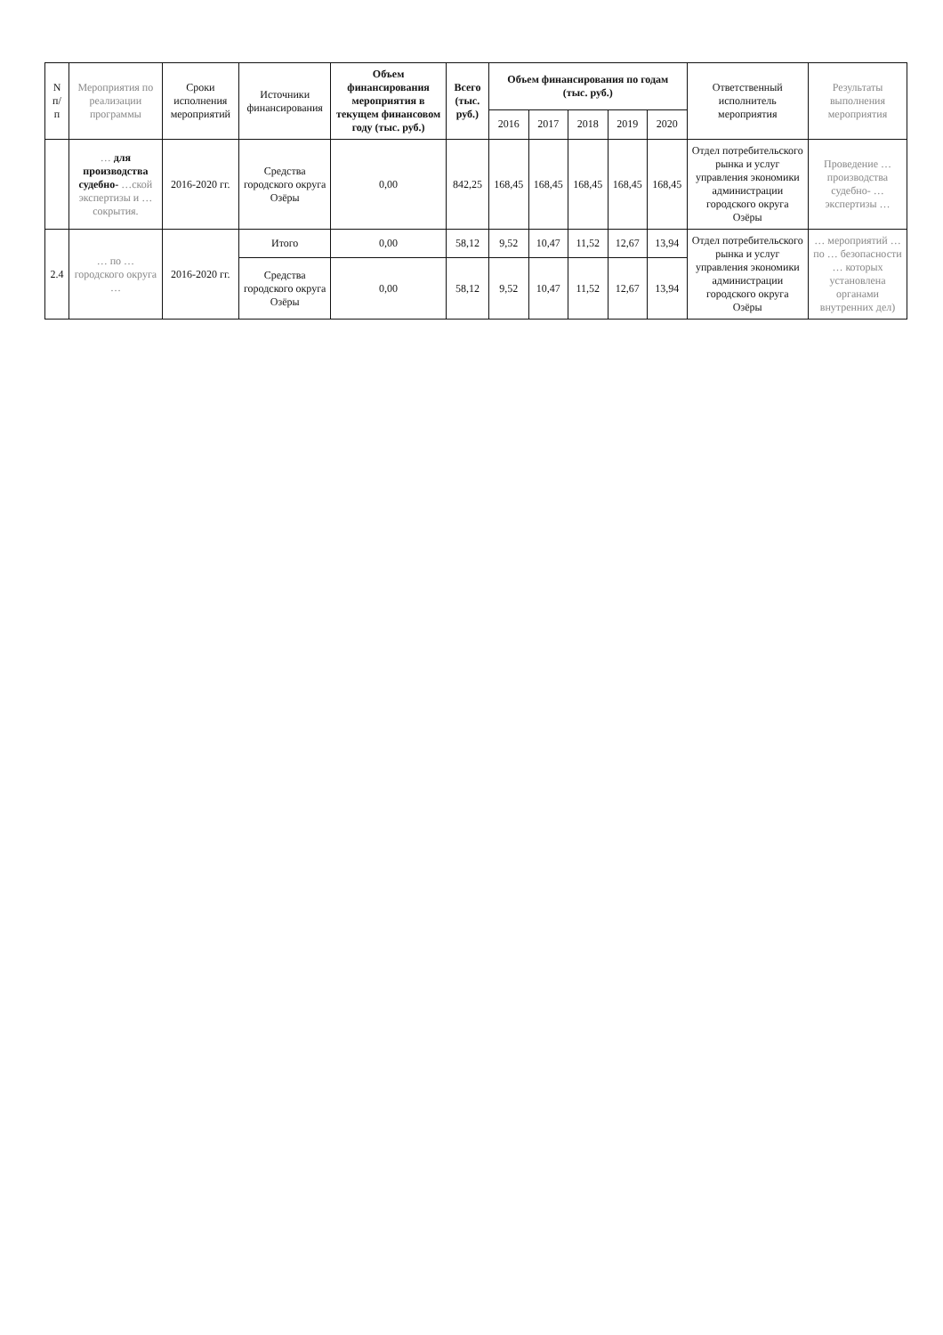| N п/п | Мероприятия по реализации программы | Сроки исполнения мероприятий | Источники финансирования | Объем финансирования мероприятия в текущем финансовом году (тыс. руб.) | Всего (тыс. руб.) | Объем финансирования по годам (тыс. руб.) | | | | | Ответственный исполнитель мероприятия | Результаты выполнения мероприятия |
| --- | --- | --- | --- | --- | --- | --- | --- | --- | --- | --- | --- | --- |
| | | | | | | 2016 | 2017 | 2018 | 2019 | 2020 | | |
| | … для производства судебно- …ской экспертизы и … сокрытия. | 2016-2020 гг. | Средства городского округа Озёры | 0,00 | 842,25 | 168,45 | 168,45 | 168,45 | 168,45 | 168,45 | Отдел потребительского рынка и услуг управления экономики администрации городского округа Озёры | Проведение … производства судебно- … экспертизы … |
| 2.4 | … по … городского округа … | 2016-2020 гг. | Итого | 0,00 | 58,12 | 9,52 | 10,47 | 11,52 | 12,67 | 13,94 | Отдел потребительского рынка и услуг управления экономики администрации городского округа Озёры | … мероприятий … по … безопасности … которых установлена органами внутренних дел) |
| | | | Средства городского округа Озёры | 0,00 | 58,12 | 9,52 | 10,47 | 11,52 | 12,67 | 13,94 | | |